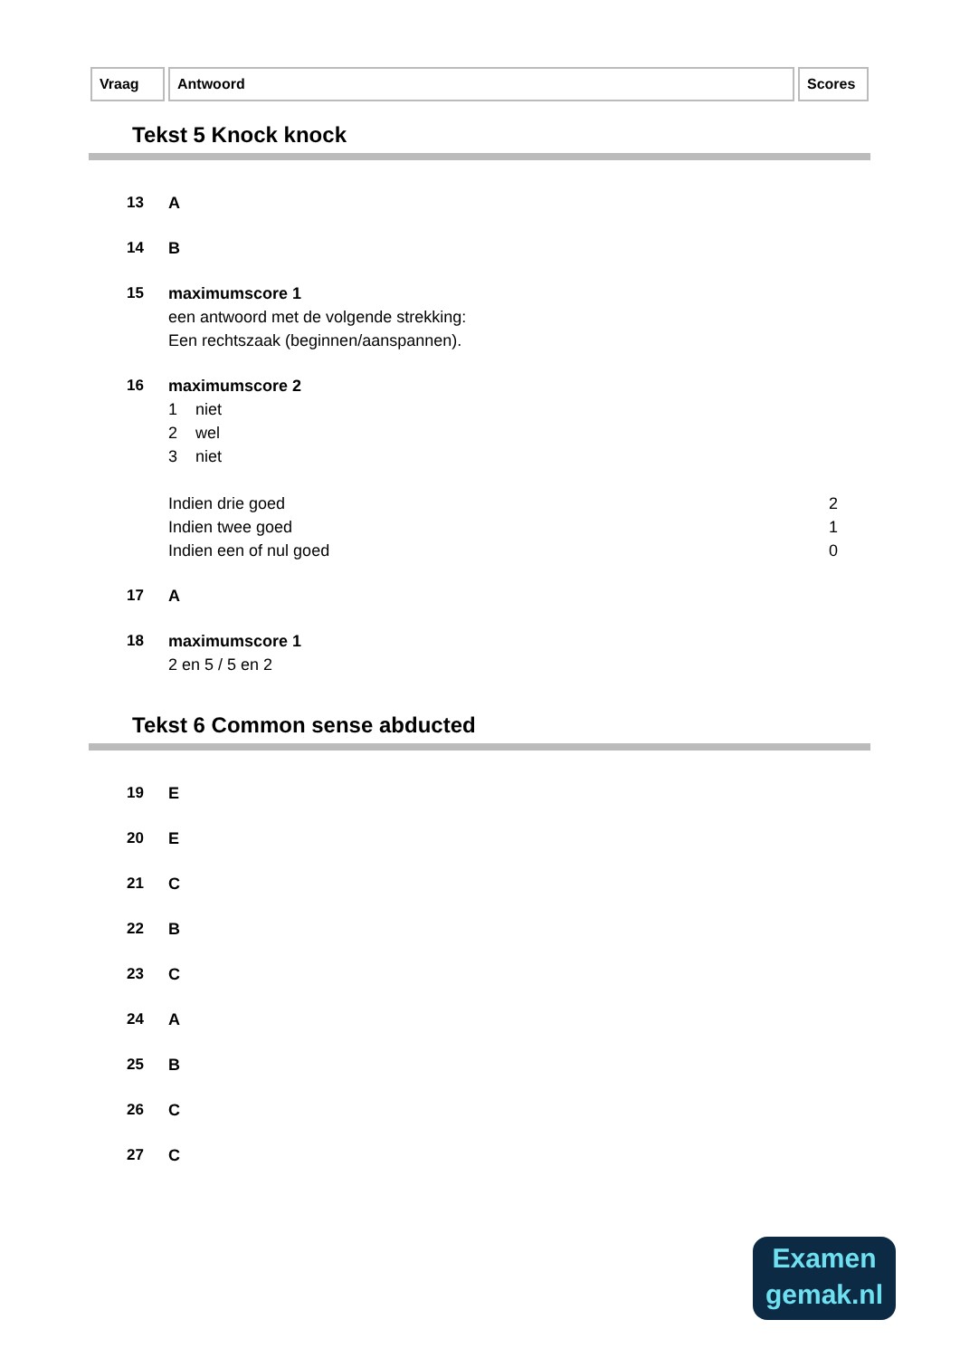Vraag Antwoord Scores
Tekst 5 Knock knock
13 A
14 B
15 maximumscore 1
een antwoord met de volgende strekking:
Een rechtszaak (beginnen/aanspannen).
16 maximumscore 2
1 niet
2 wel
3 niet
Indien drie goed 2
Indien twee goed 1
Indien een of nul goed 0
17 A
18 maximumscore 1
2 en 5 / 5 en 2
Tekst 6 Common sense abducted
19 E
20 E
21 C
22 B
23 C
24 A
25 B
26 C
27 C
Examen
gemak.nl